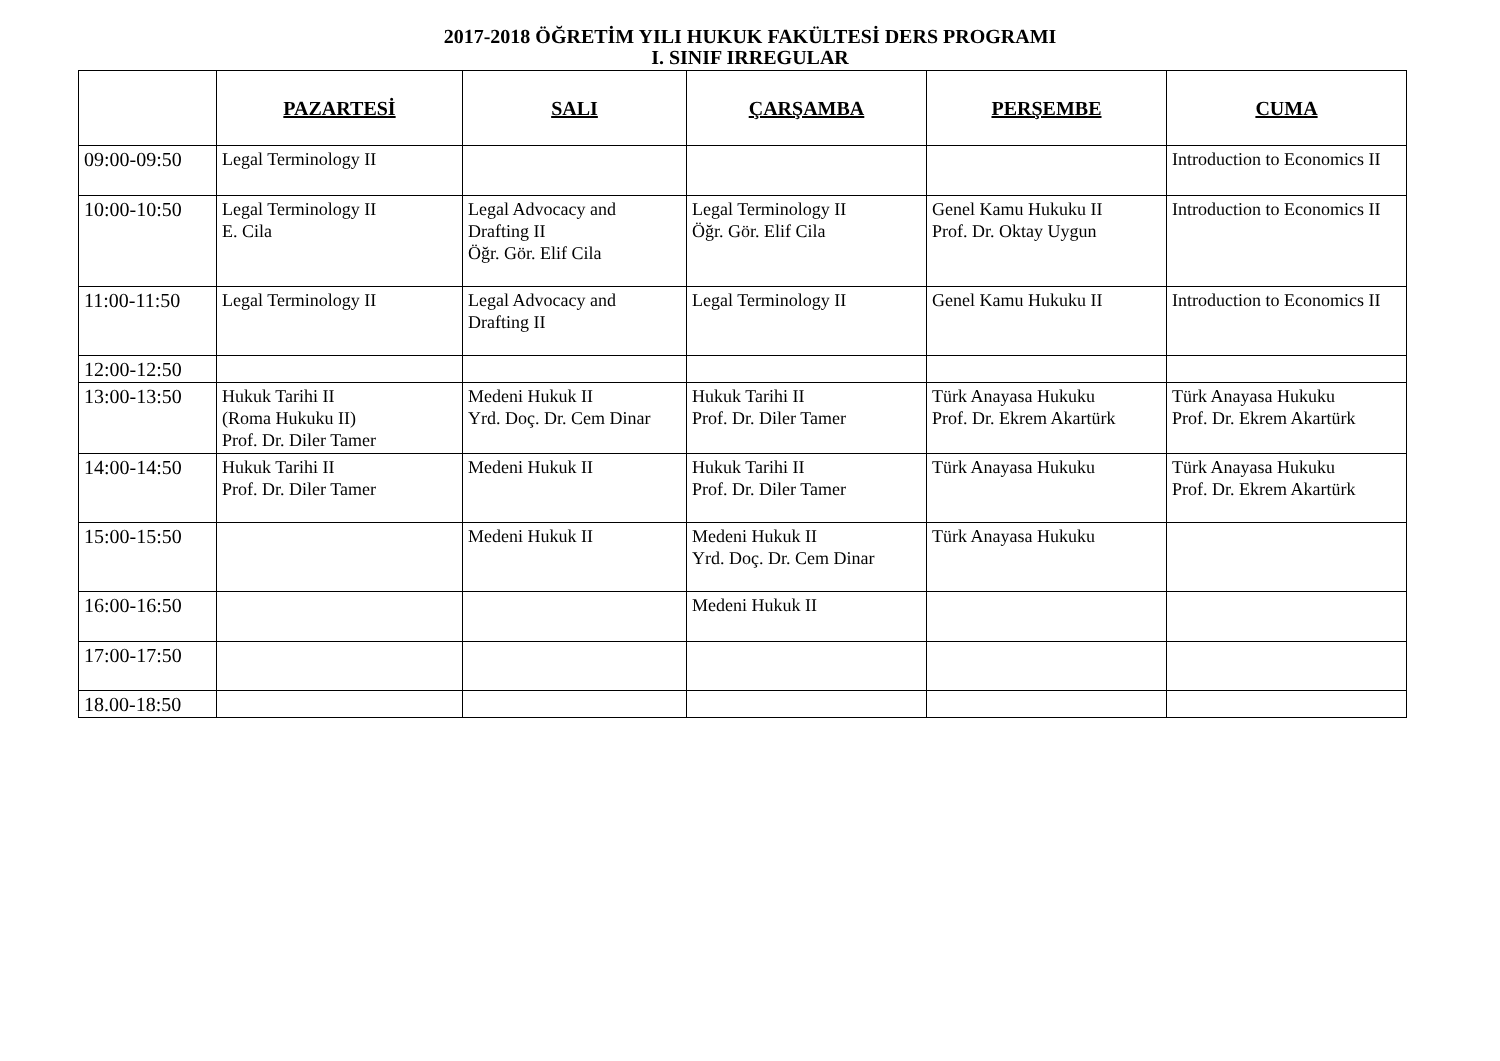2017-2018 ÖĞRETİM YILI HUKUK FAKÜLTESİ DERS PROGRAMI
I. SINIF IRREGULAR
| | PAZARTESİ | SALI | ÇARŞAMBA | PERŞEMBE | CUMA |
| --- | --- | --- | --- | --- | --- |
| 09:00-09:50 | Legal Terminology II | | | | Introduction to Economics II |
| 10:00-10:50 | Legal Terminology II E. Cila | Legal Advocacy and Drafting II Öğr. Gör. Elif Cila | Legal Terminology II Öğr. Gör. Elif Cila | Genel Kamu Hukuku II Prof. Dr. Oktay Uygun | Introduction to Economics II |
| 11:00-11:50 | Legal Terminology II | Legal Advocacy and Drafting II | Legal Terminology II | Genel Kamu Hukuku II | Introduction to Economics II |
| 12:00-12:50 | | | | | |
| 13:00-13:50 | Hukuk Tarihi II (Roma Hukuku II) Prof. Dr. Diler Tamer | Medeni Hukuk II Yrd. Doç. Dr. Cem Dinar | Hukuk Tarihi II Prof. Dr. Diler Tamer | Türk Anayasa Hukuku Prof. Dr. Ekrem Akartürk | Türk Anayasa Hukuku Prof. Dr. Ekrem Akartürk |
| 14:00-14:50 | Hukuk Tarihi II Prof. Dr. Diler Tamer | Medeni Hukuk II | Hukuk Tarihi II Prof. Dr. Diler Tamer | Türk Anayasa Hukuku | Türk Anayasa Hukuku Prof. Dr. Ekrem Akartürk |
| 15:00-15:50 | | Medeni Hukuk II | Medeni Hukuk II Yrd. Doç. Dr. Cem Dinar | Türk Anayasa Hukuku | |
| 16:00-16:50 | | | Medeni Hukuk II | | |
| 17:00-17:50 | | | | | |
| 18.00-18:50 | | | | | |